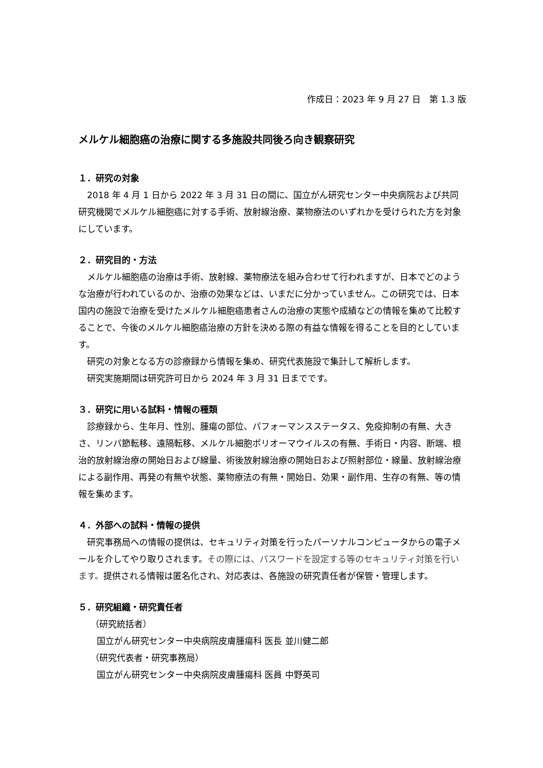作成日：2023 年 9 月 27 日　第 1.3 版
メルケル細胞癌の治療に関する多施設共同後ろ向き観察研究
１．研究の対象
2018 年 4 月 1 日から 2022 年 3 月 31 日の間に、国立がん研究センター中央病院および共同研究機関でメルケル細胞癌に対する手術、放射線治療、薬物療法のいずれかを受けられた方を対象にしています。
２．研究目的・方法
メルケル細胞癌の治療は手術、放射線、薬物療法を組み合わせて行われますが、日本でどのような治療が行われているのか、治療の効果などは、いまだに分かっていません。この研究では、日本国内の施設で治療を受けたメルケル細胞癌患者さんの治療の実態や成績などの情報を集めて比較することで、今後のメルケル細胞癌治療の方針を決める際の有益な情報を得ることを目的としています。
研究の対象となる方の診療録から情報を集め、研究代表施設で集計して解析します。
研究実施期間は研究許可日から 2024 年 3 月 31 日までです。
３．研究に用いる試料・情報の種類
診療録から、生年月、性別、腫瘍の部位、パフォーマンスステータス、免疫抑制の有無、大きさ、リンパ節転移、遠隔転移、メルケル細胞ポリオーマウイルスの有無、手術日・内容、断端、根治的放射線治療の開始日および線量、術後放射線治療の開始日および照射部位・線量、放射線治療による副作用、再発の有無や状態、薬物療法の有無・開始日、効果・副作用、生存の有無、等の情報を集めます。
４．外部への試料・情報の提供
研究事務局への情報の提供は、セキュリティ対策を行ったパーソナルコンピュータからの電子メールを介してやり取りされます。その際には、パスワードを設定する等のセキュリティ対策を行います。提供される情報は匿名化され、対応表は、各施設の研究責任者が保管・管理します。
５．研究組織・研究責任者
（研究統括者）
国立がん研究センター中央病院皮膚腫瘍科 医長 並川健二郎
（研究代表者・研究事務局）
国立がん研究センター中央病院皮膚腫瘍科 医員 中野英司